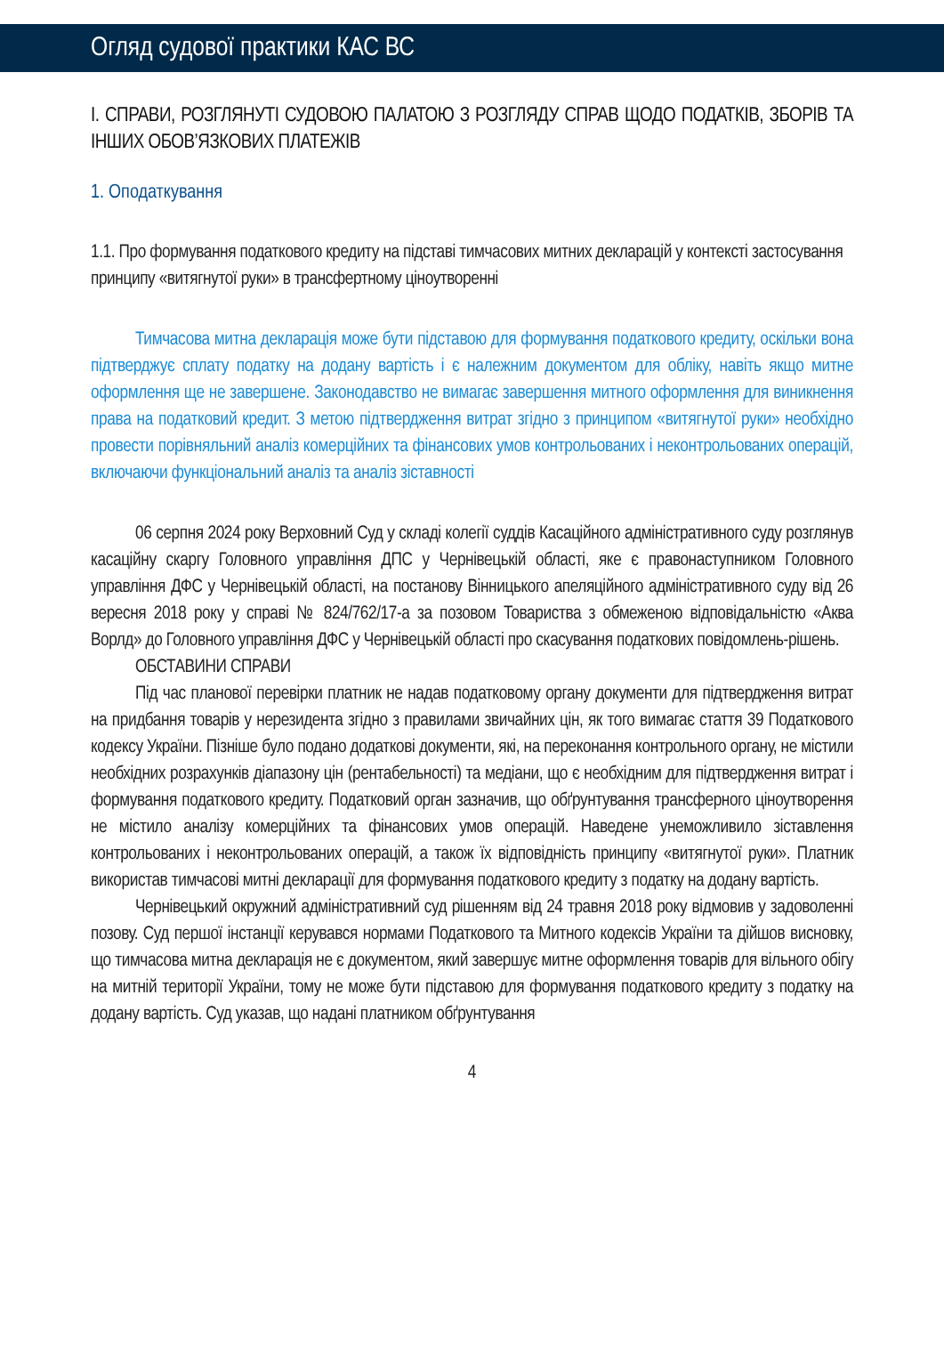Огляд судової практики КАС ВС
І. СПРАВИ, РОЗГЛЯНУТІ СУДОВОЮ ПАЛАТОЮ З РОЗГЛЯДУ СПРАВ ЩОДО ПОДАТКІВ, ЗБОРІВ ТА ІНШИХ ОБОВ’ЯЗКОВИХ ПЛАТЕЖІВ
1. Оподаткування
1.1. Про формування податкового кредиту на підставі тимчасових митних декларацій у контексті застосування принципу «витягнутої руки» в трансфертному ціноутворенні
Тимчасова митна декларація може бути підставою для формування податкового кредиту, оскільки вона підтверджує сплату податку на додану вартість і є належним документом для обліку, навіть якщо митне оформлення ще не завершене. Законодавство не вимагає завершення митного оформлення для виникнення права на податковий кредит. З метою підтвердження витрат згідно з принципом «витягнутої руки» необхідно провести порівняльний аналіз комерційних та фінансових умов контрольованих і неконтрольованих операцій, включаючи функціональний аналіз та аналіз зіставності
06 серпня 2024 року Верховний Суд у складі колегії суддів Касаційного адміністративного суду розглянув касаційну скаргу Головного управління ДПС у Чернівецькій області, яке є правонаступником Головного управління ДФС у Чернівецькій області, на постанову Вінницького апеляційного адміністративного суду від 26 вересня 2018 року у справі № 824/762/17-а за позовом Товариства з обмеженою відповідальністю «Аква Ворлд» до Головного управління ДФС у Чернівецькій області про скасування податкових повідомлень-рішень.
ОБСТАВИНИ СПРАВИ
Під час планової перевірки платник не надав податковому органу документи для підтвердження витрат на придбання товарів у нерезидента згідно з правилами звичайних цін, як того вимагає стаття 39 Податкового кодексу України. Пізніше було подано додаткові документи, які, на переконання контрольного органу, не містили необхідних розрахунків діапазону цін (рентабельності) та медіани, що є необхідним для підтвердження витрат і формування податкового кредиту. Податковий орган зазначив, що обґрунтування трансферного ціноутворення не містило аналізу комерційних та фінансових умов операцій. Наведене унеможливило зіставлення контрольованих і неконтрольованих операцій, а також їх відповідність принципу «витягнутої руки». Платник використав тимчасові митні декларації для формування податкового кредиту з податку на додану вартість.
Чернівецький окружний адміністративний суд рішенням від 24 травня 2018 року відмовив у задоволенні позову. Суд першої інстанції керувався нормами Податкового та Митного кодексів України та дійшов висновку, що тимчасова митна декларація не є документом, який завершує митне оформлення товарів для вільного обігу на митній території України, тому не може бути підставою для формування податкового кредиту з податку на додану вартість. Суд указав, що надані платником обґрунтування
4